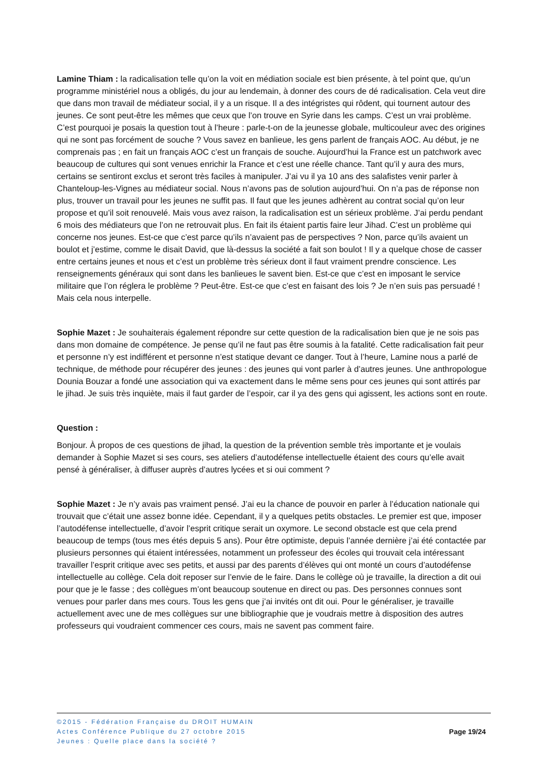Lamine Thiam : la radicalisation telle qu’on la voit en médiation sociale est bien présente, à tel point que, qu’un programme ministériel nous a obligés, du jour au lendemain, à donner des cours de dé radicalisation. Cela veut dire que dans mon travail de médiateur social, il y a un risque. Il a des intégristes qui rôdent, qui tournent autour des jeunes. Ce sont peut-être les mêmes que ceux que l’on trouve en Syrie dans les camps. C’est un vrai problème. C’est pourquoi je posais la question tout à l’heure : parle-t-on de la jeunesse globale, multicouleur avec des origines qui ne sont pas forcément de souche ? Vous savez en banlieue, les gens parlent de français AOC. Au début, je ne comprenais pas ; en fait un français AOC c’est un français de souche. Aujourd’hui la France est un patchwork avec beaucoup de cultures qui sont venues enrichir la France et c’est une réelle chance. Tant qu’il y aura des murs, certains se sentiront exclus et seront très faciles à manipuler. J’ai vu il ya 10 ans des salafistes venir parler à Chanteloup-les-Vignes au médiateur social. Nous n’avons pas de solution aujourd’hui. On n’a pas de réponse non plus, trouver un travail pour les jeunes ne suffit pas. Il faut que les jeunes adhèrent au contrat social qu’on leur propose et qu’il soit renouvelé. Mais vous avez raison, la radicalisation est un sérieux problème. J’ai perdu pendant 6 mois des médiateurs que l’on ne retrouvait plus. En fait ils étaient partis faire leur Jihad. C’est un problème qui concerne nos jeunes. Est-ce que c’est parce qu’ils n’avaient pas de perspectives ? Non, parce qu’ils avaient un boulot et j’estime, comme le disait David, que là-dessus la société a fait son boulot ! Il y a quelque chose de casser entre certains jeunes et nous et c’est un problème très sérieux dont il faut vraiment prendre conscience. Les renseignements généraux qui sont dans les banlieues le savent bien. Est-ce que c’est en imposant le service militaire que l’on réglera le problème ? Peut-être. Est-ce que c’est en faisant des lois ? Je n’en suis pas persuadé ! Mais cela nous interpelle.
Sophie Mazet : Je souhaiterais également répondre sur cette question de la radicalisation bien que je ne sois pas dans mon domaine de compétence. Je pense qu’il ne faut pas être soumis à la fatalité. Cette radicalisation fait peur et personne n’y est indifférent et personne n’est statique devant ce danger. Tout à l’heure, Lamine nous a parlé de technique, de méthode pour récupérer des jeunes : des jeunes qui vont parler à d’autres jeunes. Une anthropologue Dounia Bouzar a fondé une association qui va exactement dans le même sens pour ces jeunes qui sont attirés par le jihad. Je suis très inquiète, mais il faut garder de l’espoir, car il ya des gens qui agissent, les actions sont en route.
Question :
Bonjour. À propos de ces questions de jihad, la question de la prévention semble très importante et je voulais demander à Sophie Mazet si ses cours, ses ateliers d’autodéfense intellectuelle étaient des cours qu’elle avait pensé à généraliser, à diffuser auprès d’autres lycées et si oui comment ?
Sophie Mazet : Je n’y avais pas vraiment pensé. J’ai eu la chance de pouvoir en parler à l’éducation nationale qui trouvait que c’était une assez bonne idée. Cependant, il y a quelques petits obstacles. Le premier est que, imposer l’autodéfense intellectuelle, d’avoir l’esprit critique serait un oxymore. Le second obstacle est que cela prend beaucoup de temps (tous mes étés depuis 5 ans). Pour être optimiste, depuis l’année dernière j’ai été contactée par plusieurs personnes qui étaient intéressées, notamment un professeur des écoles qui trouvait cela intéressant travailler l’esprit critique avec ses petits, et aussi par des parents d’élèves qui ont monté un cours d’autodéfense intellectuelle au collège. Cela doit reposer sur l’envie de le faire. Dans le collège où je travaille, la direction a dit oui pour que je le fasse ; des collègues m’ont beaucoup soutenue en direct ou pas. Des personnes connues sont venues pour parler dans mes cours. Tous les gens que j’ai invités ont dit oui. Pour le généraliser, je travaille actuellement avec une de mes collègues sur une bibliographie que je voudrais mettre à disposition des autres professeurs qui voudraient commencer ces cours, mais ne savent pas comment faire.
©2015 - Fédération Française du DROIT HUMAIN
Actes Conférence Publique du 27 octobre 2015
Jeunes : Quelle place dans la société ?
Page 19/24